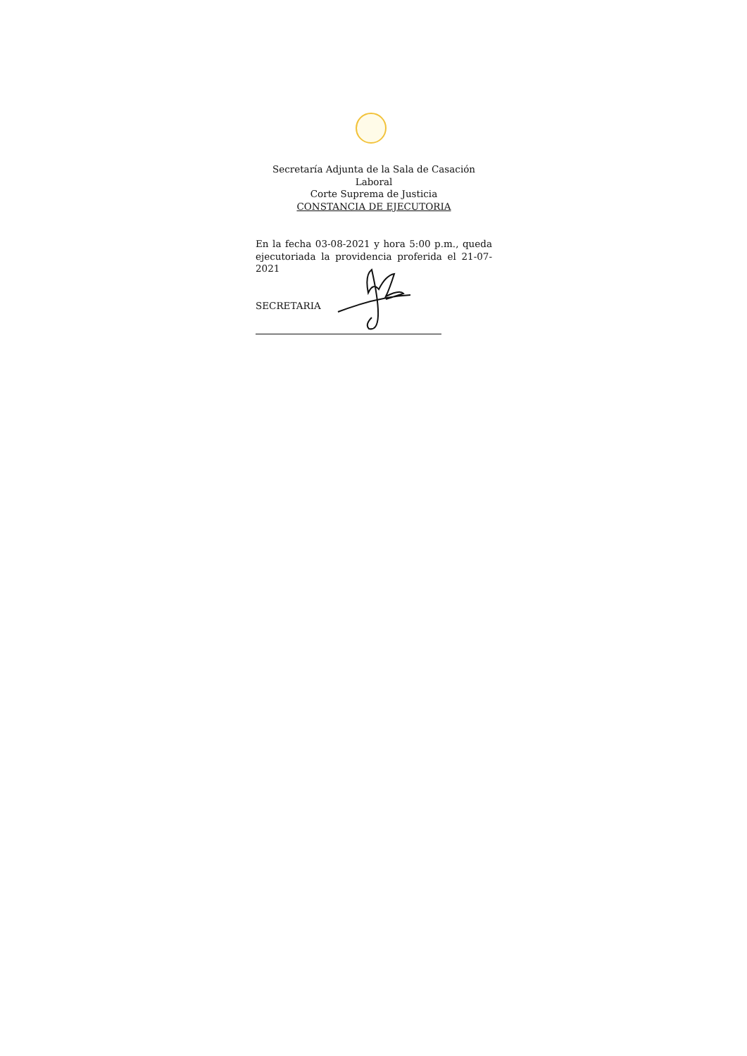Secretaría Adjunta de la Sala de Casación
Laboral
Corte Suprema de Justicia
CONSTANCIA DE EJECUTORIA
En la fecha 03-08-2021 y hora 5:00 p.m., queda ejecutoriada la providencia proferida el 21-07-2021
SECRETARIA